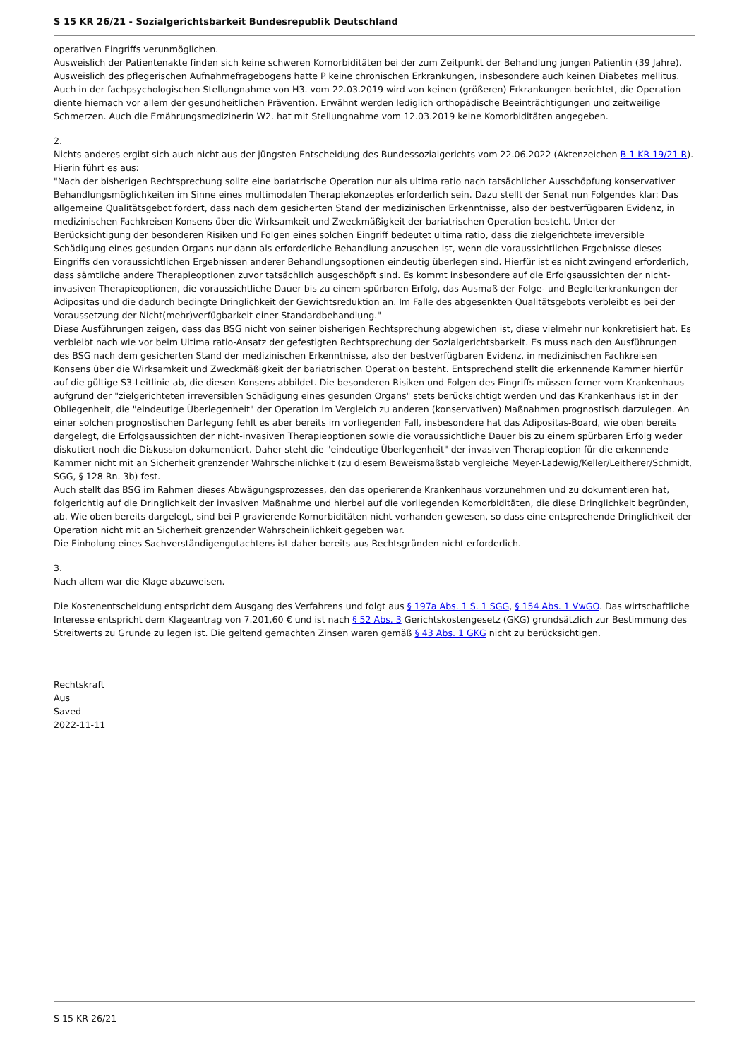S 15 KR 26/21 - Sozialgerichtsbarkeit Bundesrepublik Deutschland
operativen Eingriffs verunmöglichen.
Ausweislich der Patientenakte finden sich keine schweren Komorbiditäten bei der zum Zeitpunkt der Behandlung jungen Patientin (39 Jahre). Ausweislich des pflegerischen Aufnahmefragebogens hatte P keine chronischen Erkrankungen, insbesondere auch keinen Diabetes mellitus. Auch in der fachpsychologischen Stellungnahme von H3. vom 22.03.2019 wird von keinen (größeren) Erkrankungen berichtet, die Operation diente hiernach vor allem der gesundheitlichen Prävention. Erwähnt werden lediglich orthopädische Beeinträchtigungen und zeitweilige Schmerzen. Auch die Ernährungsmedizinerin W2. hat mit Stellungnahme vom 12.03.2019 keine Komorbiditäten angegeben.
2.
Nichts anderes ergibt sich auch nicht aus der jüngsten Entscheidung des Bundessozialgerichts vom 22.06.2022 (Aktenzeichen B 1 KR 19/21 R). Hierin führt es aus:
"Nach der bisherigen Rechtsprechung sollte eine bariatrische Operation nur als ultima ratio nach tatsächlicher Ausschöpfung konservativer Behandlungsmöglichkeiten im Sinne eines multimodalen Therapiekonzeptes erforderlich sein. Dazu stellt der Senat nun Folgendes klar: Das allgemeine Qualitätsgebot fordert, dass nach dem gesicherten Stand der medizinischen Erkenntnisse, also der bestverfügbaren Evidenz, in medizinischen Fachkreisen Konsens über die Wirksamkeit und Zweckmäßigkeit der bariatrischen Operation besteht. Unter der Berücksichtigung der besonderen Risiken und Folgen eines solchen Eingriff bedeutet ultima ratio, dass die zielgerichtete irreversible Schädigung eines gesunden Organs nur dann als erforderliche Behandlung anzusehen ist, wenn die voraussichtlichen Ergebnisse dieses Eingriffs den voraussichtlichen Ergebnissen anderer Behandlungsoptionen eindeutig überlegen sind. Hierfür ist es nicht zwingend erforderlich, dass sämtliche andere Therapieoptionen zuvor tatsächlich ausgeschöpft sind. Es kommt insbesondere auf die Erfolgsaussichten der nicht-invasiven Therapieoptionen, die voraussichtliche Dauer bis zu einem spürbaren Erfolg, das Ausmaß der Folge- und Begleiterkrankungen der Adipositas und die dadurch bedingte Dringlichkeit der Gewichtsreduktion an. Im Falle des abgesenkten Qualitätsgebots verbleibt es bei der Voraussetzung der Nicht(mehr)verfügbarkeit einer Standardbehandlung."
Diese Ausführungen zeigen, dass das BSG nicht von seiner bisherigen Rechtsprechung abgewichen ist, diese vielmehr nur konkretisiert hat. Es verbleibt nach wie vor beim Ultima ratio-Ansatz der gefestigten Rechtsprechung der Sozialgerichtsbarkeit. Es muss nach den Ausführungen des BSG nach dem gesicherten Stand der medizinischen Erkenntnisse, also der bestverfügbaren Evidenz, in medizinischen Fachkreisen Konsens über die Wirksamkeit und Zweckmäßigkeit der bariatrischen Operation besteht. Entsprechend stellt die erkennende Kammer hierfür auf die gültige S3-Leitlinie ab, die diesen Konsens abbildet. Die besonderen Risiken und Folgen des Eingriffs müssen ferner vom Krankenhaus aufgrund der "zielgerichteten irreversiblen Schädigung eines gesunden Organs" stets berücksichtigt werden und das Krankenhaus ist in der Obliegenheit, die "eindeutige Überlegenheit" der Operation im Vergleich zu anderen (konservativen) Maßnahmen prognostisch darzulegen. An einer solchen prognostischen Darlegung fehlt es aber bereits im vorliegenden Fall, insbesondere hat das Adipositas-Board, wie oben bereits dargelegt, die Erfolgsaussichten der nicht-invasiven Therapieoptionen sowie die voraussichtliche Dauer bis zu einem spürbaren Erfolg weder diskutiert noch die Diskussion dokumentiert. Daher steht die "eindeutige Überlegenheit" der invasiven Therapieoption für die erkennende Kammer nicht mit an Sicherheit grenzender Wahrscheinlichkeit (zu diesem Beweismaßstab vergleiche Meyer-Ladewig/Keller/Leitherer/Schmidt, SGG, § 128 Rn. 3b) fest.
Auch stellt das BSG im Rahmen dieses Abwägungsprozesses, den das operierende Krankenhaus vorzunehmen und zu dokumentieren hat, folgerichtig auf die Dringlichkeit der invasiven Maßnahme und hierbei auf die vorliegenden Komorbiditäten, die diese Dringlichkeit begründen, ab. Wie oben bereits dargelegt, sind bei P gravierende Komorbiditäten nicht vorhanden gewesen, so dass eine entsprechende Dringlichkeit der Operation nicht mit an Sicherheit grenzender Wahrscheinlichkeit gegeben war.
Die Einholung eines Sachverständigengutachtens ist daher bereits aus Rechtsgründen nicht erforderlich.
3.
Nach allem war die Klage abzuweisen.
Die Kostenentscheidung entspricht dem Ausgang des Verfahrens und folgt aus § 197a Abs. 1 S. 1 SGG, § 154 Abs. 1 VwGO. Das wirtschaftliche Interesse entspricht dem Klageantrag von 7.201,60 € und ist nach § 52 Abs. 3 Gerichtskostengesetz (GKG) grundsätzlich zur Bestimmung des Streitwerts zu Grunde zu legen ist. Die geltend gemachten Zinsen waren gemäß § 43 Abs. 1 GKG nicht zu berücksichtigen.
Rechtskraft
Aus
Saved
2022-11-11
S 15 KR 26/21